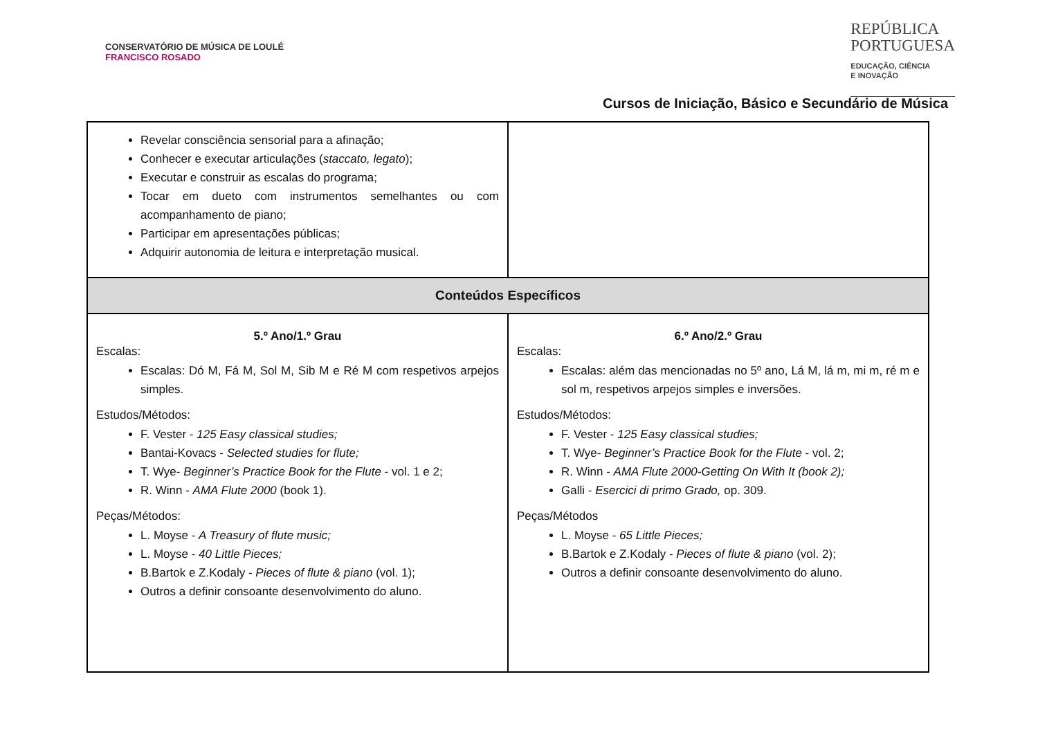CONSERVATÓRIO DE MÚSICA DE LOULÉ
FRANCISCO ROSADO
REPÚBLICA
PORTUGUESA
EDUCAÇÃO, CIÊNCIA
E INOVAÇÃO
Cursos de Iniciação, Básico e Secundário de Música
| Revelar consciência sensorial para a afinação; Conhecer e executar articulações ( staccato, legato ); Executar e construir as escalas do programa; Tocar em dueto com instrumentos semelhantes ou com acompanhamento de piano; Participar em apresentações públicas; Adquirir autonomia de leitura e interpretação musical. | |
| Conteúdos Específicos | |
| 5.º Ano/1.º Grau Escalas: Escalas: Dó M, Fá M, Sol M, Sib M e Ré M com respetivos arpejos simples. Estudos/Métodos: F. Vester - 125 Easy classical studies; Bantai-Kovacs - Selected studies for flute; T. Wye- Beginner’s Practice Book for the Flute - vol. 1 e 2; R. Winn - AMA Flute 2000 (book 1). Peças/Métodos: L. Moyse - A Treasury of flute music; L. Moyse - 40 Little Pieces; B.Bartok e Z.Kodaly - Pieces of flute & piano (vol. 1); Outros a definir consoante desenvolvimento do aluno. | 6.º Ano/2.º Grau Escalas: Escalas: além das mencionadas no 5º ano, Lá M, lá m, mi m, ré m e sol m, respetivos arpejos simples e inversões. Estudos/Métodos: F. Vester - 125 Easy classical studies; T. Wye- Beginner’s Practice Book for the Flute - vol. 2; R. Winn - AMA Flute 2000-Getting On With It (book 2); Galli - Esercici di primo Grado, op. 309. Peças/Métodos L. Moyse - 65 Little Pieces; B.Bartok e Z.Kodaly - Pieces of flute & piano (vol. 2); Outros a definir consoante desenvolvimento do aluno. |